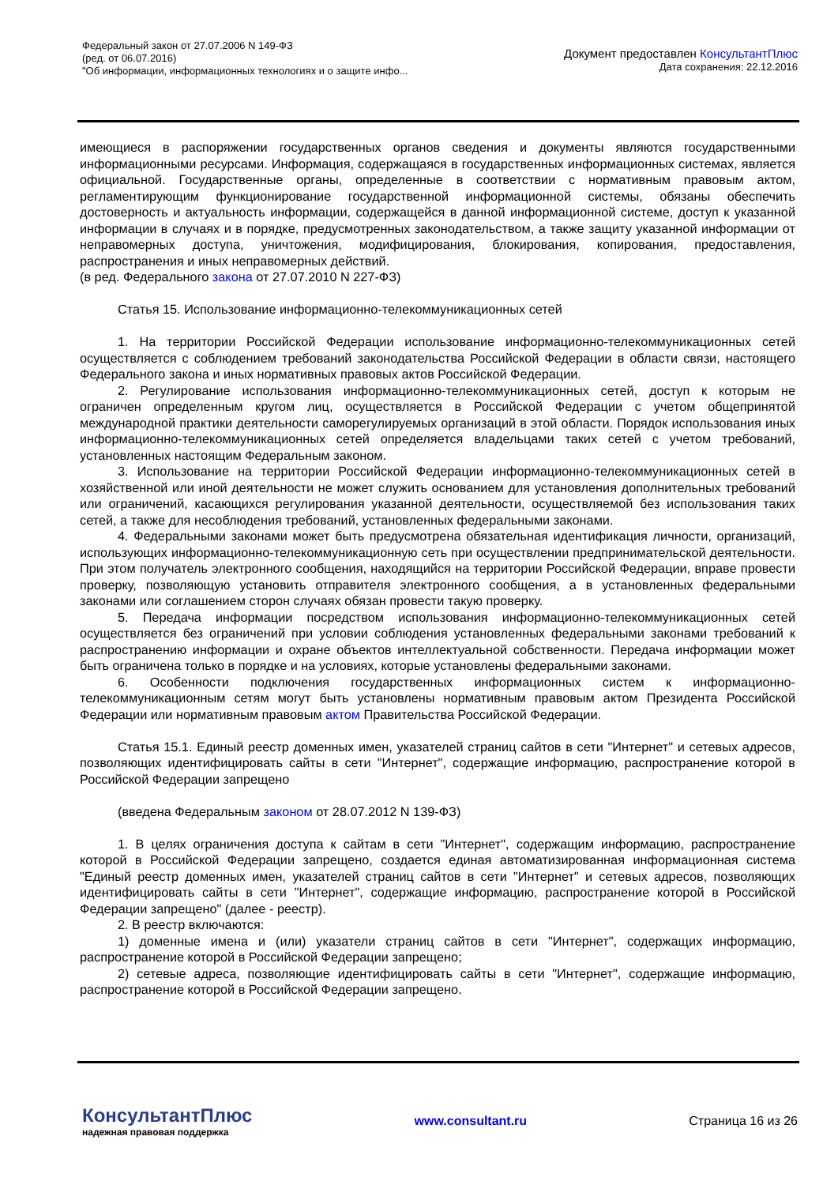Федеральный закон от 27.07.2006 N 149-ФЗ
(ред. от 06.07.2016)
"Об информации, информационных технологиях и о защите инфо...
Документ предоставлен КонсультантПлюс
Дата сохранения: 22.12.2016
имеющиеся в распоряжении государственных органов сведения и документы являются государственными информационными ресурсами. Информация, содержащаяся в государственных информационных системах, является официальной. Государственные органы, определенные в соответствии с нормативным правовым актом, регламентирующим функционирование государственной информационной системы, обязаны обеспечить достоверность и актуальность информации, содержащейся в данной информационной системе, доступ к указанной информации в случаях и в порядке, предусмотренных законодательством, а также защиту указанной информации от неправомерных доступа, уничтожения, модифицирования, блокирования, копирования, предоставления, распространения и иных неправомерных действий.
(в ред. Федерального закона от 27.07.2010 N 227-ФЗ)
Статья 15. Использование информационно-телекоммуникационных сетей
1. На территории Российской Федерации использование информационно-телекоммуникационных сетей осуществляется с соблюдением требований законодательства Российской Федерации в области связи, настоящего Федерального закона и иных нормативных правовых актов Российской Федерации.
2. Регулирование использования информационно-телекоммуникационных сетей, доступ к которым не ограничен определенным кругом лиц, осуществляется в Российской Федерации с учетом общепринятой международной практики деятельности саморегулируемых организаций в этой области. Порядок использования иных информационно-телекоммуникационных сетей определяется владельцами таких сетей с учетом требований, установленных настоящим Федеральным законом.
3. Использование на территории Российской Федерации информационно-телекоммуникационных сетей в хозяйственной или иной деятельности не может служить основанием для установления дополнительных требований или ограничений, касающихся регулирования указанной деятельности, осуществляемой без использования таких сетей, а также для несоблюдения требований, установленных федеральными законами.
4. Федеральными законами может быть предусмотрена обязательная идентификация личности, организаций, использующих информационно-телекоммуникационную сеть при осуществлении предпринимательской деятельности. При этом получатель электронного сообщения, находящийся на территории Российской Федерации, вправе провести проверку, позволяющую установить отправителя электронного сообщения, а в установленных федеральными законами или соглашением сторон случаях обязан провести такую проверку.
5. Передача информации посредством использования информационно-телекоммуникационных сетей осуществляется без ограничений при условии соблюдения установленных федеральными законами требований к распространению информации и охране объектов интеллектуальной собственности. Передача информации может быть ограничена только в порядке и на условиях, которые установлены федеральными законами.
6. Особенности подключения государственных информационных систем к информационно-телекоммуникационным сетям могут быть установлены нормативным правовым актом Президента Российской Федерации или нормативным правовым актом Правительства Российской Федерации.
Статья 15.1. Единый реестр доменных имен, указателей страниц сайтов в сети "Интернет" и сетевых адресов, позволяющих идентифицировать сайты в сети "Интернет", содержащие информацию, распространение которой в Российской Федерации запрещено
(введена Федеральным законом от 28.07.2012 N 139-ФЗ)
1. В целях ограничения доступа к сайтам в сети "Интернет", содержащим информацию, распространение которой в Российской Федерации запрещено, создается единая автоматизированная информационная система "Единый реестр доменных имен, указателей страниц сайтов в сети "Интернет" и сетевых адресов, позволяющих идентифицировать сайты в сети "Интернет", содержащие информацию, распространение которой в Российской Федерации запрещено" (далее - реестр).
2. В реестр включаются:
1) доменные имена и (или) указатели страниц сайтов в сети "Интернет", содержащих информацию, распространение которой в Российской Федерации запрещено;
2) сетевые адреса, позволяющие идентифицировать сайты в сети "Интернет", содержащие информацию, распространение которой в Российской Федерации запрещено.
КонсультантПлюс
надежная правовая поддержка
www.consultant.ru Страница 16 из 26